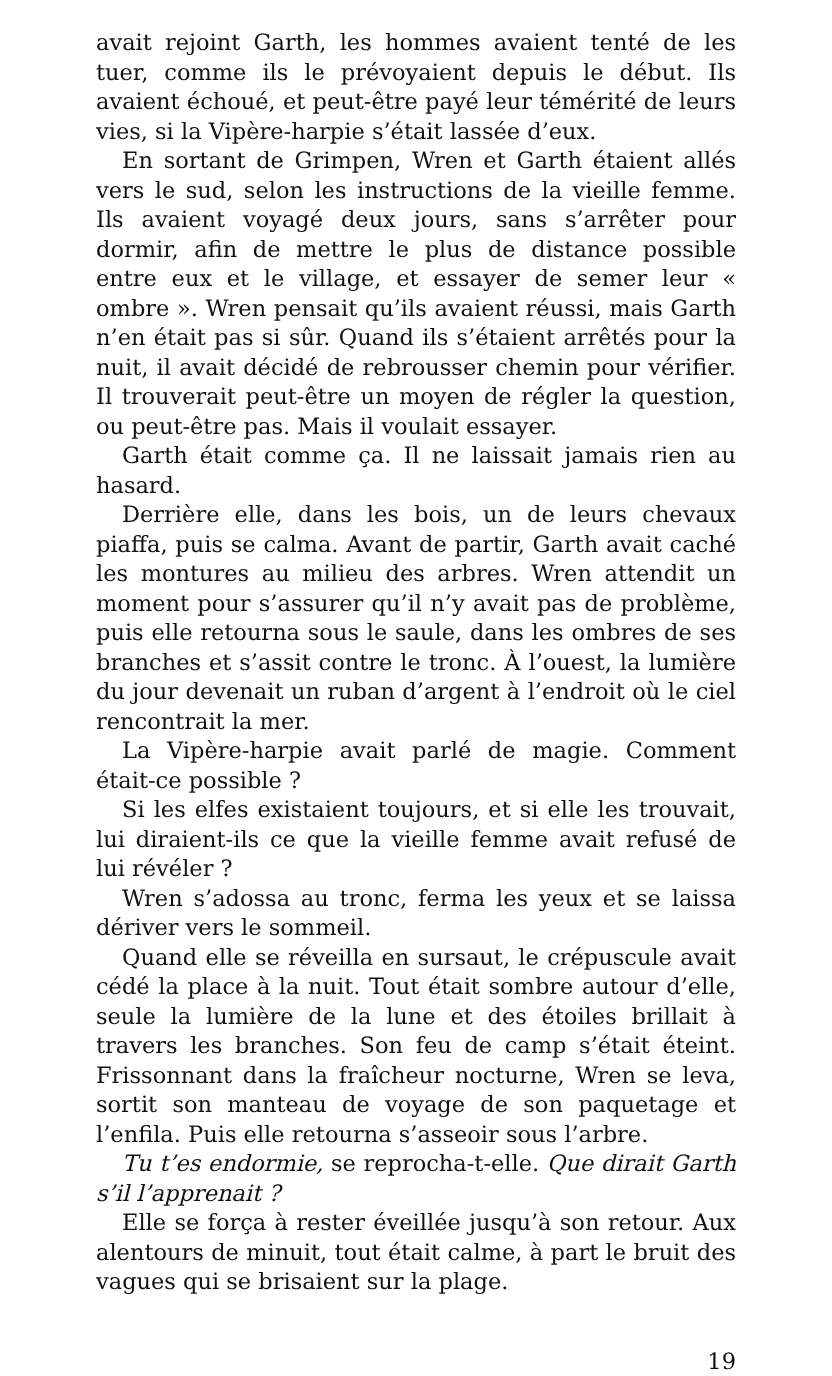avait rejoint Garth, les hommes avaient tenté de les tuer, comme ils le prévoyaient depuis le début. Ils avaient échoué, et peut-être payé leur témérité de leurs vies, si la Vipère-harpie s’était lassée d’eux.
En sortant de Grimpen, Wren et Garth étaient allés vers le sud, selon les instructions de la vieille femme. Ils avaient voyagé deux jours, sans s’arrêter pour dormir, afin de mettre le plus de distance possible entre eux et le village, et essayer de semer leur « ombre ». Wren pensait qu’ils avaient réussi, mais Garth n’en était pas si sûr. Quand ils s’étaient arrêtés pour la nuit, il avait décidé de rebrousser chemin pour vérifier. Il trouverait peut-être un moyen de régler la question, ou peut-être pas. Mais il voulait essayer.
Garth était comme ça. Il ne laissait jamais rien au hasard.
Derrière elle, dans les bois, un de leurs chevaux piaffa, puis se calma. Avant de partir, Garth avait caché les montures au milieu des arbres. Wren attendit un moment pour s’assurer qu’il n’y avait pas de problème, puis elle retourna sous le saule, dans les ombres de ses branches et s’assit contre le tronc. À l’ouest, la lumière du jour devenait un ruban d’argent à l’endroit où le ciel rencontrait la mer.
La Vipère-harpie avait parlé de magie. Comment était-ce possible ?
Si les elfes existaient toujours, et si elle les trouvait, lui diraient-ils ce que la vieille femme avait refusé de lui révéler ?
Wren s’adossa au tronc, ferma les yeux et se laissa dériver vers le sommeil.
Quand elle se réveilla en sursaut, le crépuscule avait cédé la place à la nuit. Tout était sombre autour d’elle, seule la lumière de la lune et des étoiles brillait à travers les branches. Son feu de camp s’était éteint. Frissonnant dans la fraîcheur nocturne, Wren se leva, sortit son manteau de voyage de son paquetage et l’enfila. Puis elle retourna s’asseoir sous l’arbre.
Tu t’es endormie, se reprocha-t-elle. Que dirait Garth s’il l’apprenait ?
Elle se força à rester éveillée jusqu’à son retour. Aux alentours de minuit, tout était calme, à part le bruit des vagues qui se brisaient sur la plage.
19